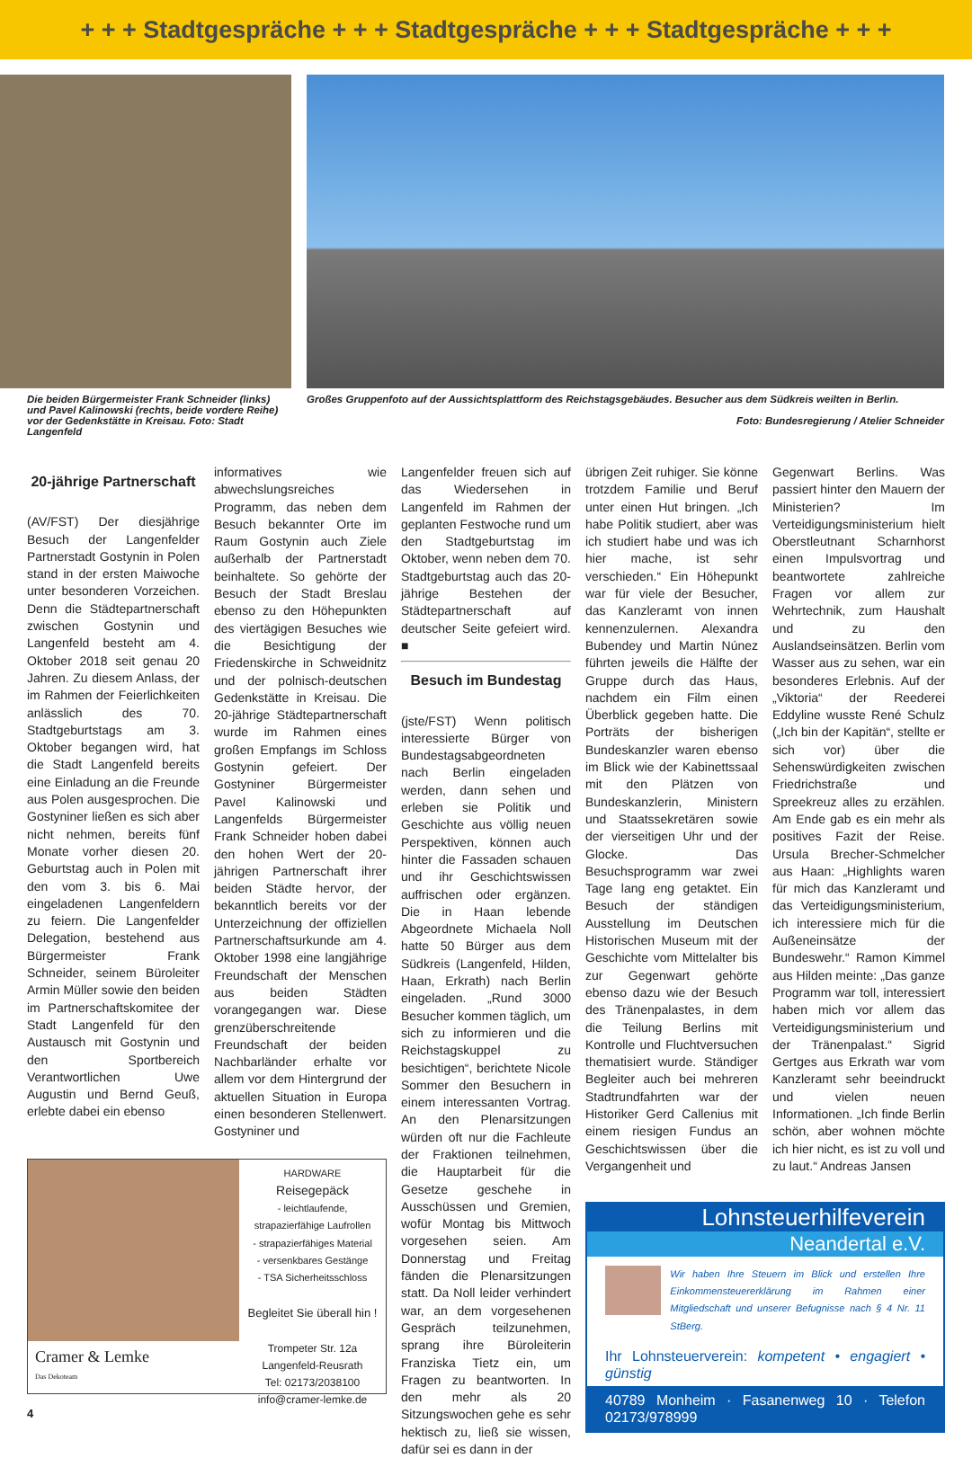+ + + Stadtgespräche + + + Stadtgespräche + + + Stadtgespräche + + +
Die beiden Bürgermeister Frank Schneider (links) und Pavel Kalinowski (rechts, beide vordere Reihe) vor der Gedenkstätte in Kreisau. Foto: Stadt Langenfeld
Großes Gruppenfoto auf der Aussichtsplattform des Reichstagsgebäudes. Besucher aus dem Südkreis weilten in Berlin.
Foto: Bundesregierung / Atelier Schneider
20-jährige Partnerschaft
(AV/FST) Der diesjährige Besuch der Langenfelder Partnerstadt Gostynin in Polen stand in der ersten Maiwoche unter besonderen Vorzeichen. Denn die Städtepartnerschaft zwischen Gostynin und Langenfeld besteht am 4. Oktober 2018 seit genau 20 Jahren. Zu diesem Anlass, der im Rahmen der Feierlichkeiten anlässlich des 70. Stadtgeburtstags am 3. Oktober begangen wird, hat die Stadt Langenfeld bereits eine Einladung an die Freunde aus Polen ausgesprochen. Die Gostyniner ließen es sich aber nicht nehmen, bereits fünf Monate vorher diesen 20. Geburtstag auch in Polen mit den vom 3. bis 6. Mai eingeladenen Langenfeldern zu feiern. Die Langenfelder Delegation, bestehend aus Bürgermeister Frank Schneider, seinem Büroleiter Armin Müller sowie den beiden im Partnerschaftskomitee der Stadt Langenfeld für den Austausch mit Gostynin und den Sportbereich Verantwortlichen Uwe Augustin und Bernd Geuß, erlebte dabei ein ebenso
informatives wie abwechslungsreiches Programm, das neben dem Besuch bekannter Orte im Raum Gostynin auch Ziele außerhalb der Partnerstadt beinhaltete. So gehörte der Besuch der Stadt Breslau ebenso zu den Höhepunkten des viertägigen Besuches wie die Besichtigung der Friedenskirche in Schweidnitz und der polnisch-deutschen Gedenkstätte in Kreisau. Die 20-jährige Städtepartnerschaft wurde im Rahmen eines großen Empfangs im Schloss Gostynin gefeiert. Der Gostyniner Bürgermeister Pavel Kalinowski und Langenfelds Bürgermeister Frank Schneider hoben dabei den hohen Wert der 20-jährigen Partnerschaft ihrer beiden Städte hervor, der bekanntlich bereits vor der Unterzeichnung der offiziellen Partnerschaftsurkunde am 4. Oktober 1998 eine langjährige Freundschaft der Menschen aus beiden Städten vorangegangen war. Diese grenzüberschreitende Freundschaft der beiden Nachbarländer erhalte vor allem vor dem Hintergrund der aktuellen Situation in Europa einen besonderen Stellenwert. Gostyniner und
Cramer & Lemke
Das Dekoteam
HARDWARE
Reisegepäck
- leichtlaufende, strapazierfähige Laufrollen
- strapazierfähiges Material
- versenkbares Gestänge
- TSA Sicherheitsschloss
Begleitet Sie überall hin !
Trompeter Str. 12a
Langenfeld-Reusrath
Tel: 02173/2038100
info@cramer-lemke.de
4
Langenfelder freuen sich auf das Wiedersehen in Langenfeld im Rahmen der geplanten Festwoche rund um den Stadtgeburtstag im Oktober, wenn neben dem 70. Stadtgeburtstag auch das 20-jährige Bestehen der Städtepartnerschaft auf deutscher Seite gefeiert wird. ■
Besuch im Bundestag
(jste/FST) Wenn politisch interessierte Bürger von Bundestagsabgeordneten nach Berlin eingeladen werden, dann sehen und erleben sie Politik und Geschichte aus völlig neuen Perspektiven, können auch hinter die Fassaden schauen und ihr Geschichtswissen auffrischen oder ergänzen. Die in Haan lebende Abgeordnete Michaela Noll hatte 50 Bürger aus dem Südkreis (Langenfeld, Hilden, Haan, Erkrath) nach Berlin eingeladen. „Rund 3000 Besucher kommen täglich, um sich zu informieren und die Reichstagskuppel zu besichtigen“, berichtete Nicole Sommer den Besuchern in einem interessanten Vortrag. An den Plenarsitzungen würden oft nur die Fachleute der Fraktionen teilnehmen, die Hauptarbeit für die Gesetze geschehe in Ausschüssen und Gremien, wofür Montag bis Mittwoch vorgesehen seien. Am Donnerstag und Freitag fänden die Plenarsitzungen statt. Da Noll leider verhindert war, an dem vorgesehenen Gespräch teilzunehmen, sprang ihre Büroleiterin Franziska Tietz ein, um Fragen zu beantworten. In den mehr als 20 Sitzungswochen gehe es sehr hektisch zu, ließ sie wissen, dafür sei es dann in der
übrigen Zeit ruhiger. Sie könne trotzdem Familie und Beruf unter einen Hut bringen. „Ich habe Politik studiert, aber was ich studiert habe und was ich hier mache, ist sehr verschieden.“ Ein Höhepunkt war für viele der Besucher, das Kanzleramt von innen kennenzulernen. Alexandra Bubendey und Martin Núnez führten jeweils die Hälfte der Gruppe durch das Haus, nachdem ein Film einen Überblick gegeben hatte. Die Porträts der bisherigen Bundeskanzler waren ebenso im Blick wie der Kabinettssaal mit den Plätzen von Bundeskanzlerin, Ministern und Staatssekretären sowie der vierseitigen Uhr und der Glocke. Das Besuchsprogramm war zwei Tage lang eng getaktet. Ein Besuch der ständigen Ausstellung im Deutschen Historischen Museum mit der Geschichte vom Mittelalter bis zur Gegenwart gehörte ebenso dazu wie der Besuch des Tränenpalastes, in dem die Teilung Berlins mit Kontrolle und Fluchtversuchen thematisiert wurde. Ständiger Begleiter auch bei mehreren Stadtrundfahrten war der Historiker Gerd Callenius mit einem riesigen Fundus an Geschichtswissen über die Vergangenheit und
Gegenwart Berlins. Was passiert hinter den Mauern der Ministerien? Im Verteidigungsministerium hielt Oberstleutnant Scharnhorst einen Impulsvortrag und beantwortete zahlreiche Fragen vor allem zur Wehrtechnik, zum Haushalt und zu den Auslandseinsätzen. Berlin vom Wasser aus zu sehen, war ein besonderes Erlebnis. Auf der „Viktoria“ der Reederei Eddyline wusste René Schulz („Ich bin der Kapitän“, stellte er sich vor) über die Sehenswürdigkeiten zwischen Friedrichstraße und Spreekreuz alles zu erzählen. Am Ende gab es ein mehr als positives Fazit der Reise. Ursula Brecher-Schmelcher aus Haan: „Highlights waren für mich das Kanzleramt und das Verteidigungsministerium, ich interessiere mich für die Außeneinsätze der Bundeswehr.“ Ramon Kimmel aus Hilden meinte: „Das ganze Programm war toll, interessiert haben mich vor allem das Verteidigungsministerium und der Tränenpalast.“ Sigrid Gertges aus Erkrath war vom Kanzleramt sehr beeindruckt und vielen neuen Informationen. „Ich finde Berlin schön, aber wohnen möchte ich hier nicht, es ist zu voll und zu laut.“ Andreas Jansen
Lohnsteuerhilfeverein
Neandertal e.V.
Wir haben Ihre Steuern im Blick und erstellen Ihre Einkommensteuererklärung im Rahmen einer Mitgliedschaft und unserer Befugnisse nach § 4 Nr. 11 StBerg.
Ihr Lohnsteuerverein: kompetent • engagiert • günstig
40789 Monheim · Fasanenweg 10 · Telefon 02173/978999